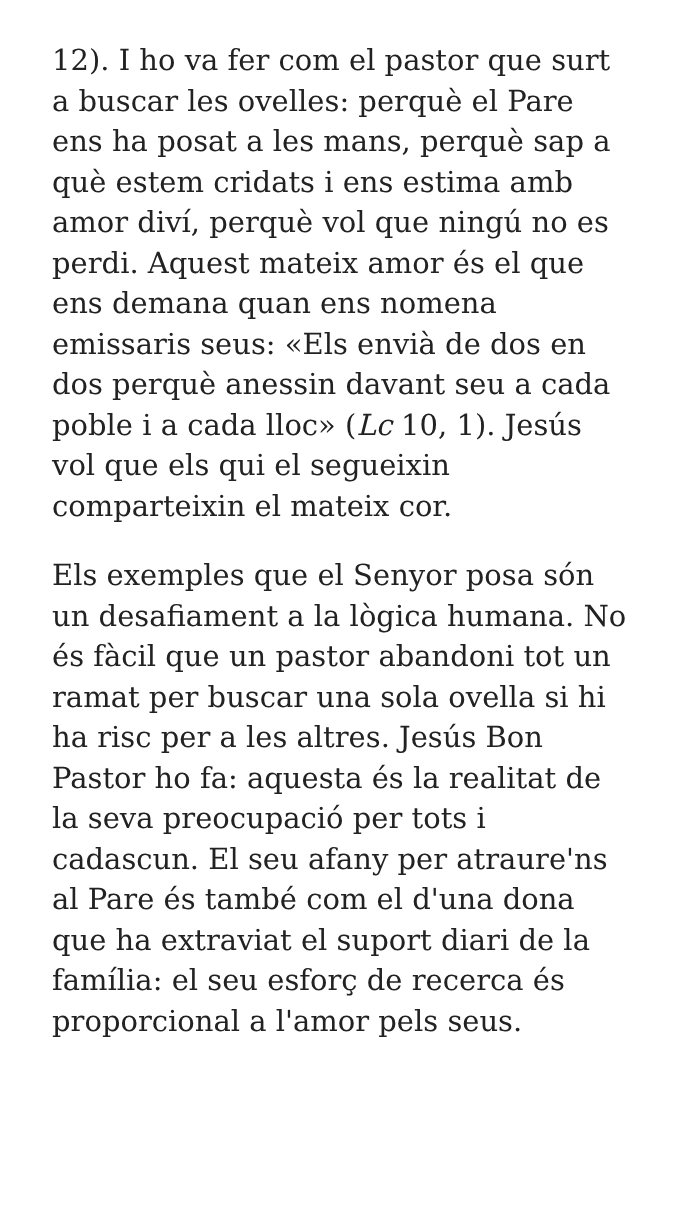12). I ho va fer com el pastor que surt a buscar les ovelles: perquè el Pare ens ha posat a les mans, perquè sap a què estem cridats i ens estima amb amor diví, perquè vol que ningú no es perdi. Aquest mateix amor és el que ens demana quan ens nomena emissaris seus: «Els envià de dos en dos perquè anessin davant seu a cada poble i a cada lloc» (Lc 10, 1). Jesús vol que els qui el segueixin comparteixin el mateix cor.
Els exemples que el Senyor posa són un desafiament a la lògica humana. No és fàcil que un pastor abandoni tot un ramat per buscar una sola ovella si hi ha risc per a les altres. Jesús Bon Pastor ho fa: aquesta és la realitat de la seva preocupació per tots i cadascun. El seu afany per atraure'ns al Pare és també com el d'una dona que ha extraviat el suport diari de la família: el seu esforç de recerca és proporcional a l'amor pels seus.